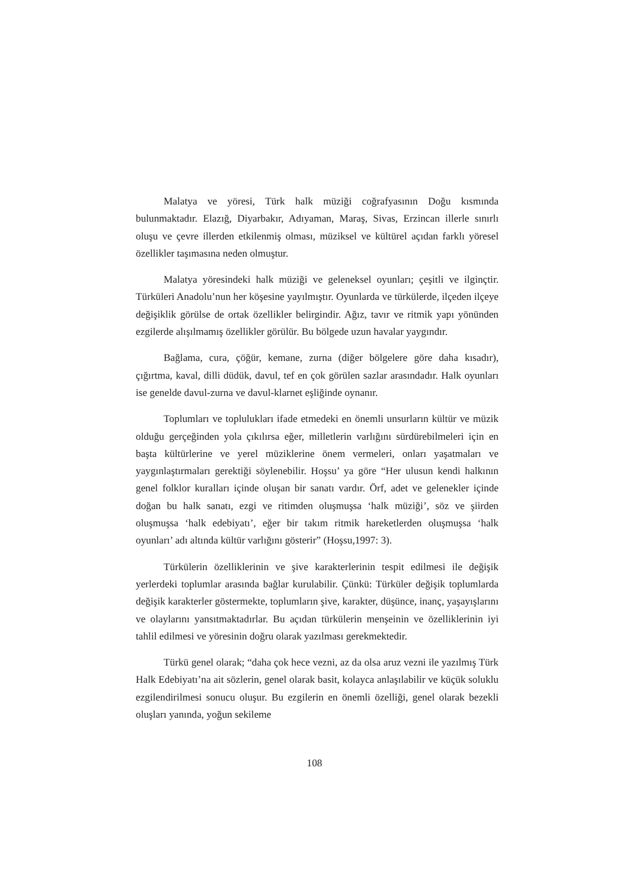Malatya ve yöresi, Türk halk müziği coğrafyasının Doğu kısmında bulunmaktadır. Elazığ, Diyarbakır, Adıyaman, Maraş, Sivas, Erzincan illerle sınırlı oluşu ve çevre illerden etkilenmiş olması, müziksel ve kültürel açıdan farklı yöresel özellikler taşımasına neden olmuştur.
Malatya yöresindeki halk müziği ve geleneksel oyunları; çeşitli ve ilginçtir. Türküleri Anadolu’nun her köşesine yayılmıştır. Oyunlarda ve türkülerde, ilçeden ilçeye değişiklik görülse de ortak özellikler belirgindir. Ağız, tavır ve ritmik yapı yönünden ezgilerde alışılmamış özellikler görülür. Bu bölgede uzun havalar yaygındır.
Bağlama, cura, çöğür, kemane, zurna (diğer bölgelere göre daha kısadır), çığırtma, kaval, dilli düdük, davul, tef en çok görülen sazlar arasındadır. Halk oyunları ise genelde davul-zurna ve davul-klarnet eşliğinde oynanır.
Toplumları ve toplulukları ifade etmedeki en önemli unsurların kültür ve müzik olduğu gerçeğinden yola çıkılırsa eğer, milletlerin varlığını sürdürebilmeleri için en başta kültürlerine ve yerel müziklerine önem vermeleri, onları yaşatmaları ve yaygınlaştırmaları gerektiği söylenebilir. Hoşsu’ ya göre “Her ulusun kendi halkının genel folklor kuralları içinde oluşan bir sanatı vardır. Örf, adet ve gelenekler içinde doğan bu halk sanatı, ezgi ve ritimden oluşmuşsa ‘halk müziği’, söz ve şiirden oluşmuşsa ‘halk edebiyatı’, eğer bir takım ritmik hareketlerden oluşmuşsa ‘halk oyunları’ adı altında kültür varlığını gösterir” (Hoşsu,1997: 3).
Türkülerin özelliklerinin ve şive karakterlerinin tespit edilmesi ile değişik yerlerdeki toplumlar arasında bağlar kurulabilir. Çünkü: Türküler değişik toplumlarda değişik karakterler göstermekte, toplumların şive, karakter, düşünce, inanç, yaşayışlarını ve olaylarını yansıtmaktadırlar. Bu açıdan türkülerin menşeinin ve özelliklerinin iyi tahlil edilmesi ve yöresinin doğru olarak yazılması gerekmektedir.
Türkü genel olarak; “daha çok hece vezni, az da olsa aruz vezni ile yazılmış Türk Halk Edebiyatı’na ait sözlerin, genel olarak basit, kolayca anlaşılabilir ve küçük soluklu ezgilendirilmesi sonucu oluşur. Bu ezgilerin en önemli özelliği, genel olarak bezekli oluşları yanında, yoğun sekileme
108